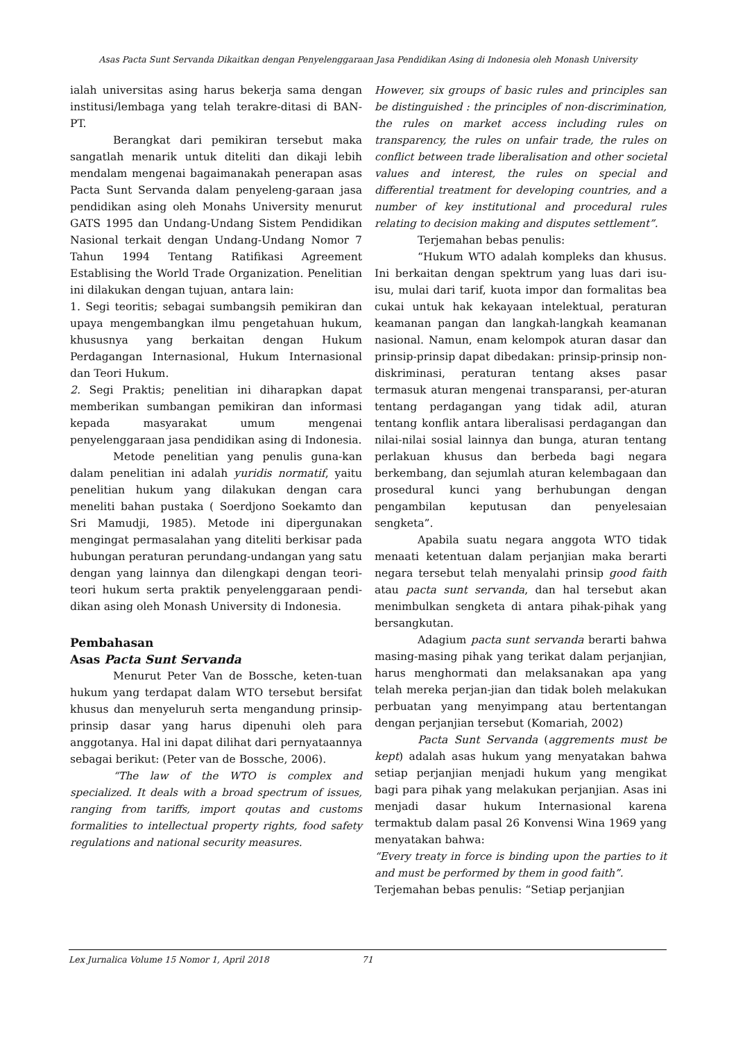Asas Pacta Sunt Servanda Dikaitkan dengan Penyelenggaraan Jasa Pendidikan Asing di Indonesia oleh Monash University
ialah universitas asing harus bekerja sama dengan institusi/lembaga yang telah terakre-ditasi di BAN-PT.
Berangkat dari pemikiran tersebut maka sangatlah menarik untuk diteliti dan dikaji lebih mendalam mengenai bagaimanakah penerapan asas Pacta Sunt Servanda dalam penyeleng-garaan jasa pendidikan asing oleh Monahs University menurut GATS 1995 dan Undang-Undang Sistem Pendidikan Nasional terkait dengan Undang-Undang Nomor 7 Tahun 1994 Tentang Ratifikasi Agreement Establising the World Trade Organization. Penelitian ini dilakukan dengan tujuan, antara lain:
1. Segi teoritis; sebagai sumbangsih pemikiran dan upaya mengembangkan ilmu pengetahuan hukum, khususnya yang berkaitan dengan Hukum Perdagangan Internasional, Hukum Internasional dan Teori Hukum.
2. Segi Praktis; penelitian ini diharapkan dapat memberikan sumbangan pemikiran dan informasi kepada masyarakat umum mengenai penyelenggaraan jasa pendidikan asing di Indonesia.
Metode penelitian yang penulis guna-kan dalam penelitian ini adalah yuridis normatif, yaitu penelitian hukum yang dilakukan dengan cara meneliti bahan pustaka ( Soerdjono Soekamto dan Sri Mamudji, 1985). Metode ini dipergunakan mengingat permasalahan yang diteliti berkisar pada hubungan peraturan perundang-undangan yang satu dengan yang lainnya dan dilengkapi dengan teori-teori hukum serta praktik penyelenggaraan pendi-dikan asing oleh Monash University di Indonesia.
Pembahasan
Asas Pacta Sunt Servanda
Menurut Peter Van de Bossche, keten-tuan hukum yang terdapat dalam WTO tersebut bersifat khusus dan menyeluruh serta mengandung prinsip-prinsip dasar yang harus dipenuhi oleh para anggotanya. Hal ini dapat dilihat dari pernyataannya sebagai berikut: (Peter van de Bossche, 2006).
“The law of the WTO is complex and specialized. It deals with a broad spectrum of issues, ranging from tariffs, import qoutas and customs formalities to intellectual property rights, food safety regulations and national security measures.
However, six groups of basic rules and principles san be distinguished : the principles of non-discrimination, the rules on market access including rules on transparency, the rules on unfair trade, the rules on conflict between trade liberalisation and other societal values and interest, the rules on special and differential treatment for developing countries, and a number of key institutional and procedural rules relating to decision making and disputes settlement”.
Terjemahan bebas penulis:
“Hukum WTO adalah kompleks dan khusus. Ini berkaitan dengan spektrum yang luas dari isu-isu, mulai dari tarif, kuota impor dan formalitas bea cukai untuk hak kekayaan intelektual, peraturan keamanan pangan dan langkah-langkah keamanan nasional. Namun, enam kelompok aturan dasar dan prinsip-prinsip dapat dibedakan: prinsip-prinsip non-diskriminasi, peraturan tentang akses pasar termasuk aturan mengenai transparansi, per-aturan tentang perdagangan yang tidak adil, aturan tentang konflik antara liberalisasi perdagangan dan nilai-nilai sosial lainnya dan bunga, aturan tentang perlakuan khusus dan berbeda bagi negara berkembang, dan sejumlah aturan kelembagaan dan prosedural kunci yang berhubungan dengan pengambilan keputusan dan penyelesaian sengketa”.
Apabila suatu negara anggota WTO tidak menaati ketentuan dalam perjanjian maka berarti negara tersebut telah menyalahi prinsip good faith atau pacta sunt servanda, dan hal tersebut akan menimbulkan sengketa di antara pihak-pihak yang bersangkutan.
Adagium pacta sunt servanda berarti bahwa masing-masing pihak yang terikat dalam perjanjian, harus menghormati dan melaksanakan apa yang telah mereka perjan-jian dan tidak boleh melakukan perbuatan yang menyimpang atau bertentangan dengan perjanjian tersebut (Komariah, 2002)
Pacta Sunt Servanda (aggrements must be kept) adalah asas hukum yang menyatakan bahwa setiap perjanjian menjadi hukum yang mengikat bagi para pihak yang melakukan perjanjian. Asas ini menjadi dasar hukum Internasional karena termaktub dalam pasal 26 Konvensi Wina 1969 yang menyatakan bahwa:
“Every treaty in force is binding upon the parties to it and must be performed by them in good faith”.
Terjemahan bebas penulis: “Setiap perjanjian
Lex Jurnalica Volume 15 Nomor 1, April 2018 71